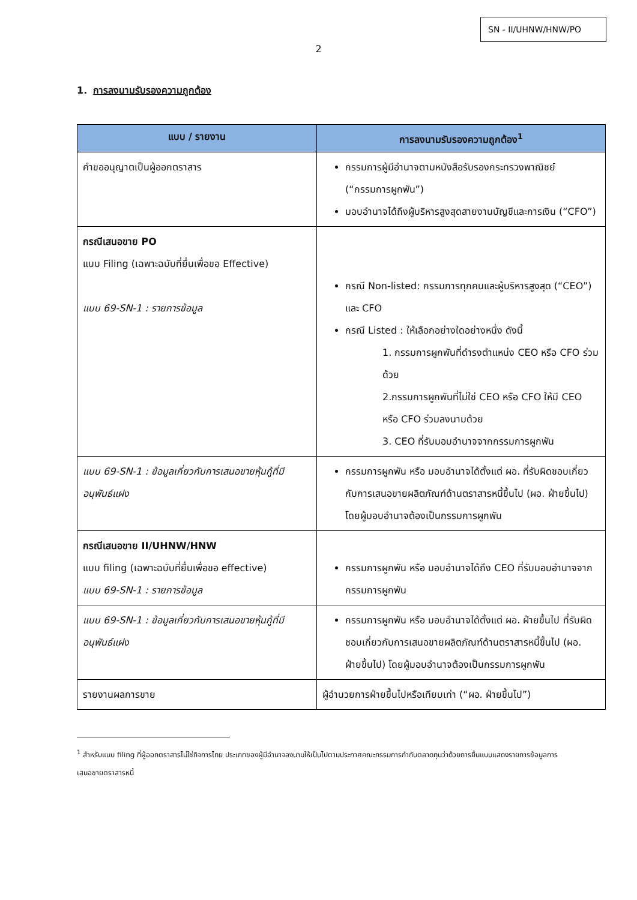SN - II/UHNW/HNW/PO
2
1. การลงนามรับรองความถูกต้อง
| แบบ / รายงาน | การลงนามรับรองความถูกต้อง<sup>1</sup> |
| --- | --- |
| คำขออนุญาตเป็นผู้ออกตราสาร | กรรมการผู้มีอำนาจตามหนังสือรับรองกระทรวงพาณิชย์ (“กรรมการผูกพัน”) มอบอำนาจได้ถึงผู้บริหารสูงสุดสายงานบัญชีและการเงิน (“CFO”) |
| กรณีเสนอขาย PO แบบ Filing (เฉพาะฉบับที่ยื่นเพื่อขอ Effective) แบบ 69-SN-1 : รายการข้อมูล | กรณี Non-listed: กรรมการทุกคนและผู้บริหารสูงสุด (“CEO”) และ CFO กรณี Listed : ให้เลือกอย่างใดอย่างหนึ่ง ดังนี้ 1. กรรมการผูกพันที่ดำรงตำแหน่ง CEO หรือ CFO ร่วมด้วย 2.กรรมการผูกพันที่ไม่ใช่ CEO หรือ CFO ให้มี CEO หรือ CFO ร่วมลงนามด้วย 3. CEO ที่รับมอบอำนาจจากกรรมการผูกพัน |
| แบบ 69-SN-1 : ข้อมูลเกี่ยวกับการเสนอขายหุ้นกู้ที่มีอนุพันธ์แฝง | กรรมการผูกพัน หรือ มอบอำนาจได้ตั้งแต่ ผอ. ที่รับผิดชอบเกี่ยวกับการเสนอขายผลิตภัณฑ์ด้านตราสารหนี้ขึ้นไป (ผอ. ฝ่ายขึ้นไป) โดยผู้มอบอำนาจต้องเป็นกรรมการผูกพัน |
| กรณีเสนอขาย II/UHNW/HNW แบบ filing (เฉพาะฉบับที่ยื่นเพื่อขอ effective) แบบ 69-SN-1 : รายการข้อมูล | กรรมการผูกพัน หรือ มอบอำนาจได้ถึง CEO ที่รับมอบอำนาจจากกรรมการผูกพัน |
| แบบ 69-SN-1 : ข้อมูลเกี่ยวกับการเสนอขายหุ้นกู้ที่มีอนุพันธ์แฝง | กรรมการผูกพัน หรือ มอบอำนาจได้ตั้งแต่ ผอ. ฝ่ายขึ้นไป ที่รับผิดชอบเกี่ยวกับการเสนอขายผลิตภัณฑ์ด้านตราสารหนี้ขึ้นไป (ผอ. ฝ่ายขึ้นไป) โดยผู้มอบอำนาจต้องเป็นกรรมการผูกพัน |
| รายงานผลการขาย | ผู้อำนวยการฝ่ายขึ้นไปหรือเทียบเท่า (“ผอ. ฝ่ายขึ้นไป”) |
<sup>1</sup> สำหรับแบบ filing ที่ผู้ออกตราสารไม่ใช่กิจการไทย ประเภทของผู้มีอำนาจลงนามให้เป็นไปตามประกาศคณะกรรมการกำกับตลาดทุนว่าด้วยการยื่นแบบแสดงรายการข้อมูลการเสนอขายตราสารหนี้